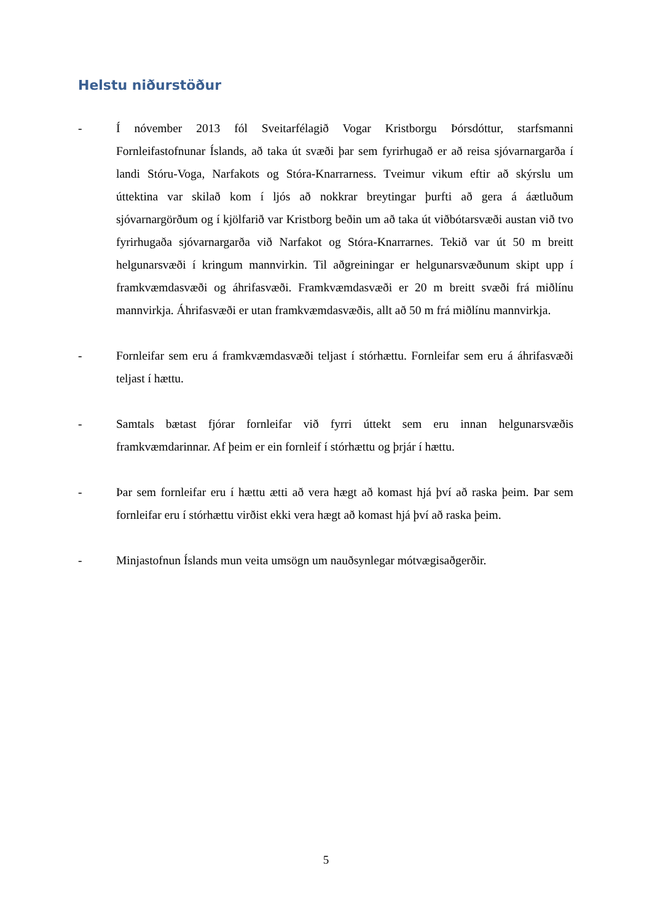Helstu niðurstöður
- Í nóvember 2013 fól Sveitarfélagið Vogar Kristborgu Þórsdóttur, starfsmanni Fornleifastofnunar Íslands, að taka út svæði þar sem fyrirhugað er að reisa sjóvarnargarða í landi Stóru-Voga, Narfakots og Stóra-Knarrarness. Tveimur vikum eftir að skýrslu um úttektina var skilað kom í ljós að nokkrar breytingar þurfti að gera á áætluðum sjóvarnargörðum og í kjölfarið var Kristborg beðin um að taka út viðbótarsvæði austan við tvo fyrirhugaða sjóvarnargarða við Narfakot og Stóra-Knarrarnes. Tekið var út 50 m breitt helgunarsvæði í kringum mannvirkin. Til aðgreiningar er helgunarsvæðunum skipt upp í framkvæmdasvæði og áhrifasvæði. Framkvæmdasvæði er 20 m breitt svæði frá miðlínu mannvirkja. Áhrifasvæði er utan framkvæmdasvæðis, allt að 50 m frá miðlínu mannvirkja.
- Fornleifar sem eru á framkvæmdasvæði teljast í stórhættu. Fornleifar sem eru á áhrifasvæði teljast í hættu.
- Samtals bætast fjórar fornleifar við fyrri úttekt sem eru innan helgunarsvæðis framkvæmdarinnar. Af þeim er ein fornleif í stórhættu og þrjár í hættu.
- Þar sem fornleifar eru í hættu ætti að vera hægt að komast hjá því að raska þeim. Þar sem fornleifar eru í stórhættu virðist ekki vera hægt að komast hjá því að raska þeim.
- Minjastofnun Íslands mun veita umsögn um nauðsynlegar mótvægisaðgerðir.
5